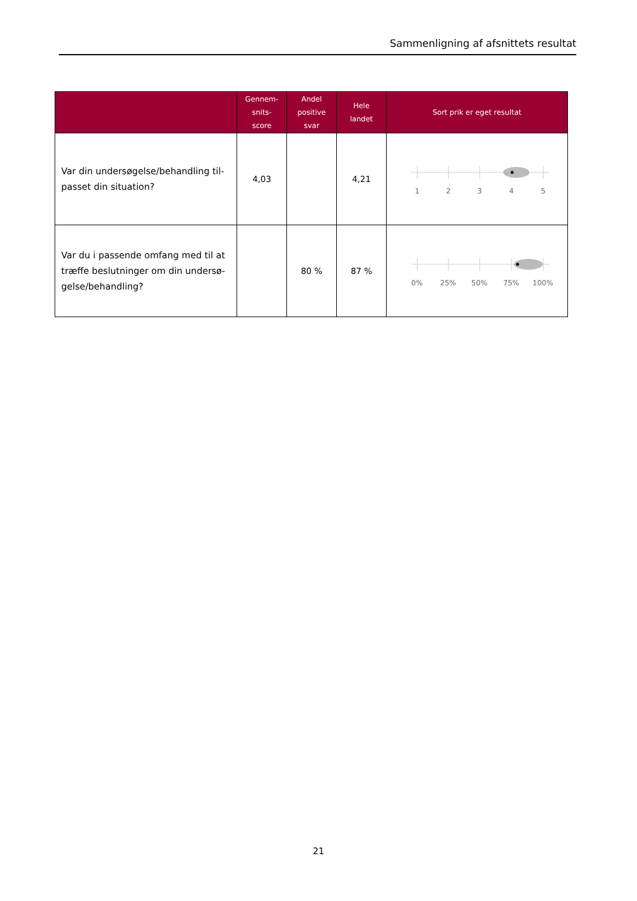Sammenligning af afsnittets resultat
| | Gennem- snits- score | Andel positive svar | Hele landet | Sort prik er eget resultat |
| --- | --- | --- | --- | --- |
| Var din undersøgelse/behandling til- passet din situation? | 4,03 | | 4,21 | 1 2 3 4 5 |
| Var du i passende omfang med til at træffe beslutninger om din undersø- gelse/behandling? | | 80 % | 87 % | 0% 25% 50% 75% 100% |
21